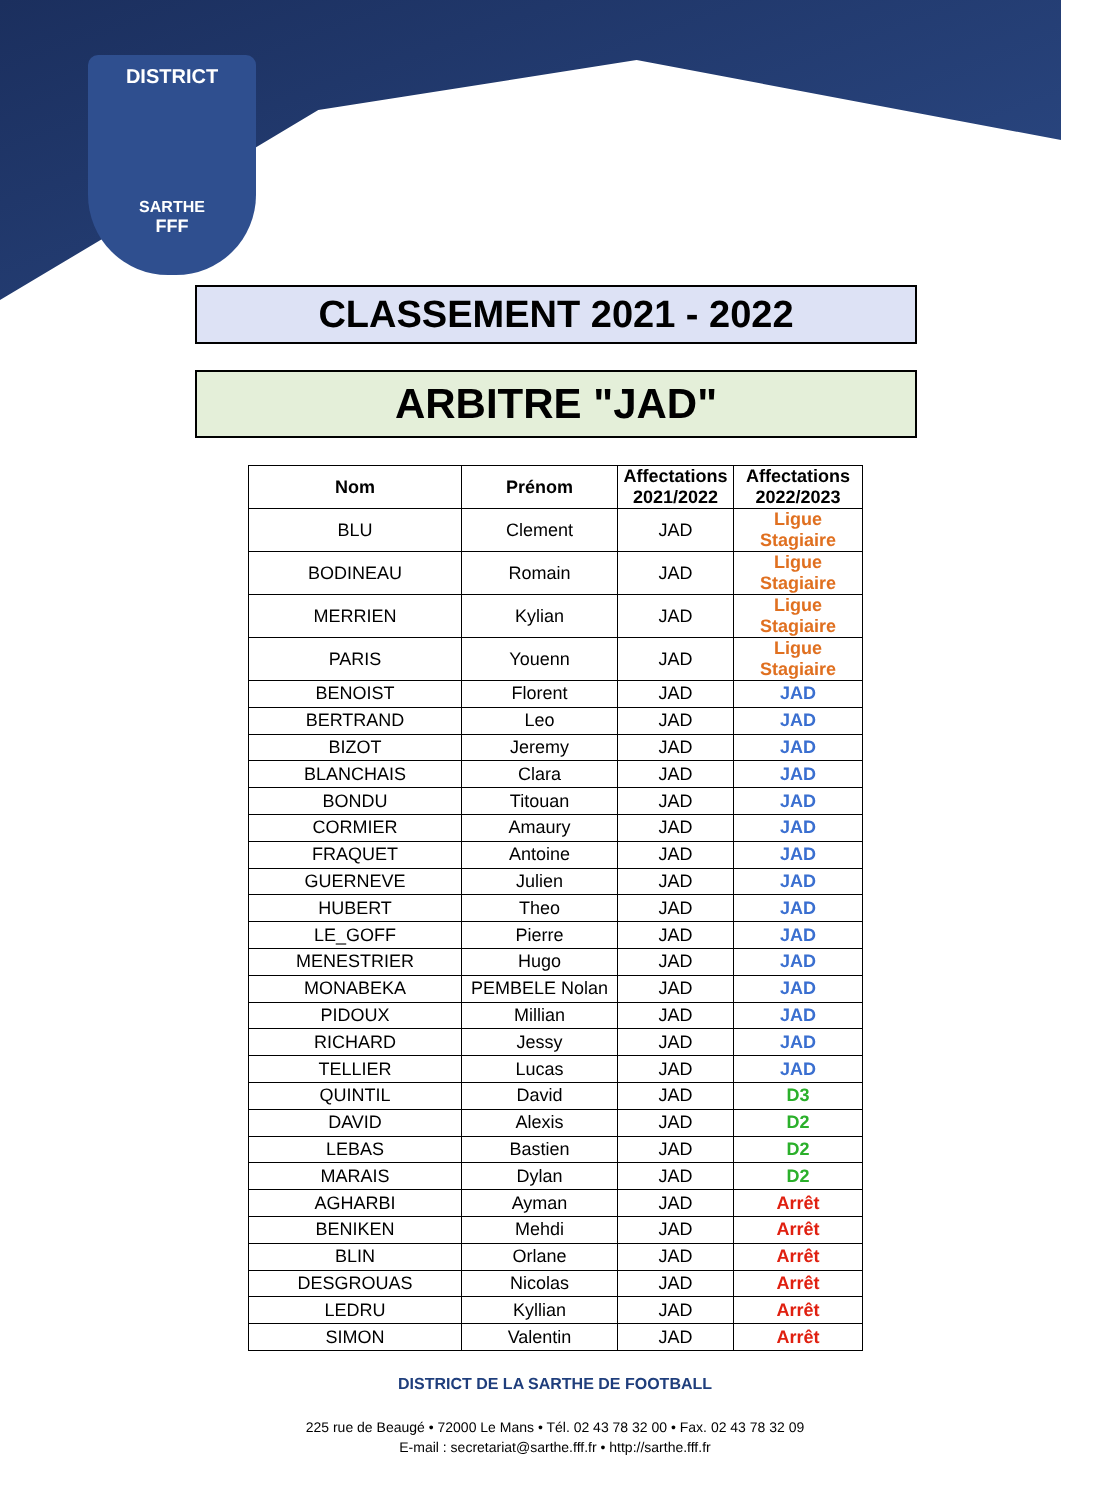DISTRICT
SARTHE
FFF
CLASSEMENT 2021 - 2022
ARBITRE "JAD"
| Nom | Prénom | Affectations 2021/2022 | Affectations 2022/2023 |
| --- | --- | --- | --- |
| BLU | Clement | JAD | Ligue Stagiaire |
| BODINEAU | Romain | JAD | Ligue Stagiaire |
| MERRIEN | Kylian | JAD | Ligue Stagiaire |
| PARIS | Youenn | JAD | Ligue Stagiaire |
| BENOIST | Florent | JAD | JAD |
| BERTRAND | Leo | JAD | JAD |
| BIZOT | Jeremy | JAD | JAD |
| BLANCHAIS | Clara | JAD | JAD |
| BONDU | Titouan | JAD | JAD |
| CORMIER | Amaury | JAD | JAD |
| FRAQUET | Antoine | JAD | JAD |
| GUERNEVE | Julien | JAD | JAD |
| HUBERT | Theo | JAD | JAD |
| LE_GOFF | Pierre | JAD | JAD |
| MENESTRIER | Hugo | JAD | JAD |
| MONABEKA | PEMBELE Nolan | JAD | JAD |
| PIDOUX | Millian | JAD | JAD |
| RICHARD | Jessy | JAD | JAD |
| TELLIER | Lucas | JAD | JAD |
| QUINTIL | David | JAD | D3 |
| DAVID | Alexis | JAD | D2 |
| LEBAS | Bastien | JAD | D2 |
| MARAIS | Dylan | JAD | D2 |
| AGHARBI | Ayman | JAD | Arrêt |
| BENIKEN | Mehdi | JAD | Arrêt |
| BLIN | Orlane | JAD | Arrêt |
| DESGROUAS | Nicolas | JAD | Arrêt |
| LEDRU | Kyllian | JAD | Arrêt |
| SIMON | Valentin | JAD | Arrêt |
DISTRICT DE LA SARTHE DE FOOTBALL
225 rue de Beaugé • 72000 Le Mans • Tél. 02 43 78 32 00 • Fax. 02 43 78 32 09
E-mail : secretariat@sarthe.fff.fr • http://sarthe.fff.fr